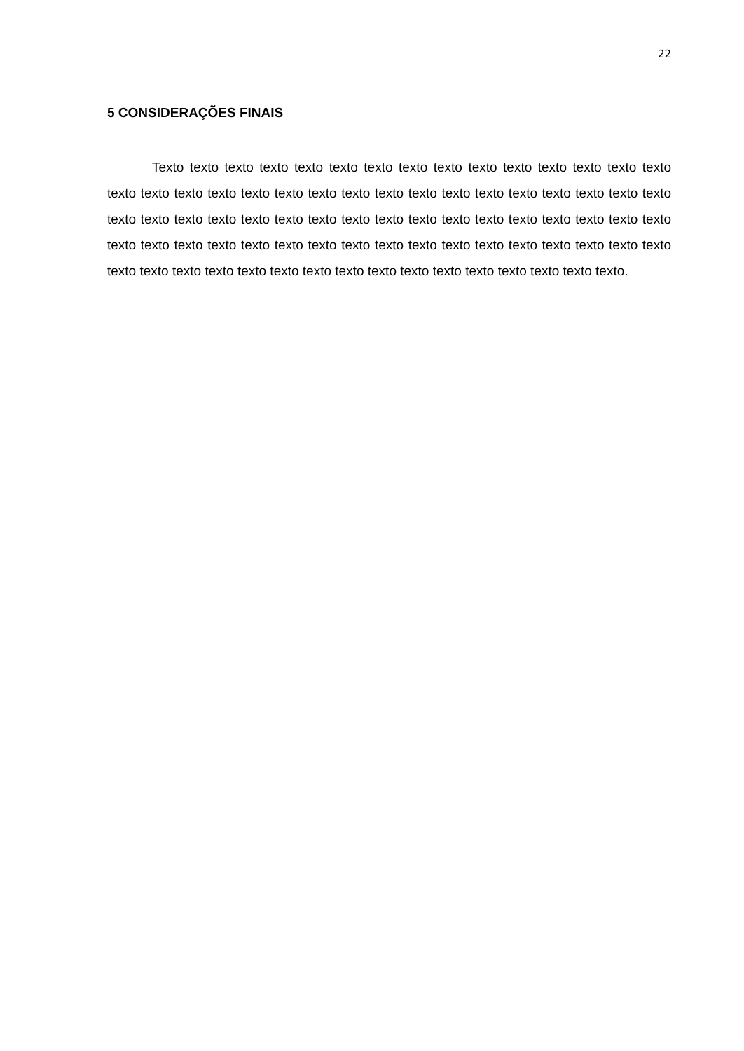22
5 CONSIDERAÇÕES FINAIS
Texto texto texto texto texto texto texto texto texto texto texto texto texto texto texto texto texto texto texto texto texto texto texto texto texto texto texto texto texto texto texto texto texto texto texto texto texto texto texto texto texto texto texto texto texto texto texto texto texto texto texto texto texto texto texto texto texto texto texto texto texto texto texto texto texto texto texto texto texto texto texto texto texto texto texto texto texto texto texto texto texto texto.